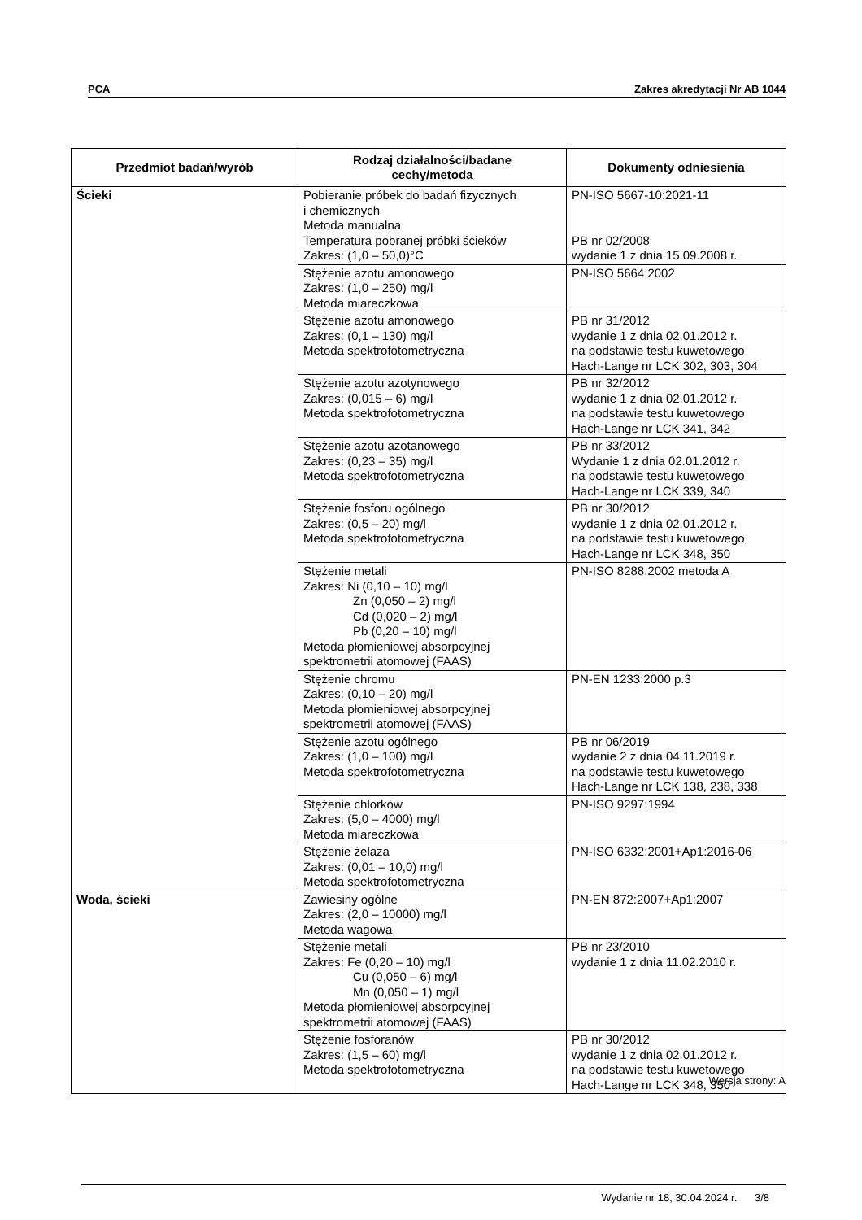PCA Zakres akredytacji Nr AB 1044
| Przedmiot badań/wyrób | Rodzaj działalności/badane cechy/metoda | Dokumenty odniesienia |
| --- | --- | --- |
| Ścieki | Pobieranie próbek do badań fizycznych i chemicznych Metoda manualna Temperatura pobranej próbki ścieków Zakres: (1,0 – 50,0)°C | PN-ISO 5667-10:2021-11 PB nr 02/2008 wydanie 1 z dnia 15.09.2008 r. |
| | Stężenie azotu amonowego Zakres: (1,0 – 250) mg/l Metoda miareczkowa | PN-ISO 5664:2002 |
| | Stężenie azotu amonowego Zakres: (0,1 – 130) mg/l Metoda spektrofotometryczna | PB nr 31/2012 wydanie 1 z dnia 02.01.2012 r. na podstawie testu kuwetowego Hach-Lange nr LCK 302, 303, 304 |
| | Stężenie azotu azotynowego Zakres: (0,015 – 6) mg/l Metoda spektrofotometryczna | PB nr 32/2012 wydanie 1 z dnia 02.01.2012 r. na podstawie testu kuwetowego Hach-Lange nr LCK 341, 342 |
| | Stężenie azotu azotanowego Zakres: (0,23 – 35) mg/l Metoda spektrofotometryczna | PB nr 33/2012 Wydanie 1 z dnia 02.01.2012 r. na podstawie testu kuwetowego Hach-Lange nr LCK 339, 340 |
| | Stężenie fosforu ogólnego Zakres: (0,5 – 20) mg/l Metoda spektrofotometryczna | PB nr 30/2012 wydanie 1 z dnia 02.01.2012 r. na podstawie testu kuwetowego Hach-Lange nr LCK 348, 350 |
| | Stężenie metali Zakres: Ni (0,10 – 10) mg/l Zn (0,050 – 2) mg/l Cd (0,020 – 2) mg/l Pb (0,20 – 10) mg/l Metoda płomieniowej absorpcyjnej spektrometrii atomowej (FAAS) | PN-ISO 8288:2002 metoda A |
| | Stężenie chromu Zakres: (0,10 – 20) mg/l Metoda płomieniowej absorpcyjnej spektrometrii atomowej (FAAS) | PN-EN 1233:2000 p.3 |
| | Stężenie azotu ogólnego Zakres: (1,0 – 100) mg/l Metoda spektrofotometryczna | PB nr 06/2019 wydanie 2 z dnia 04.11.2019 r. na podstawie testu kuwetowego Hach-Lange nr LCK 138, 238, 338 |
| | Stężenie chlorków Zakres: (5,0 – 4000) mg/l Metoda miareczkowa | PN-ISO 9297:1994 |
| | Stężenie żelaza Zakres: (0,01 – 10,0) mg/l Metoda spektrofotometryczna | PN-ISO 6332:2001+Ap1:2016-06 |
| Woda, ścieki | Zawiesiny ogólne Zakres: (2,0 – 10000) mg/l Metoda wagowa | PN-EN 872:2007+Ap1:2007 |
| | Stężenie metali Zakres: Fe (0,20 – 10) mg/l Cu (0,050 – 6) mg/l Mn (0,050 – 1) mg/l Metoda płomieniowej absorpcyjnej spektrometrii atomowej (FAAS) | PB nr 23/2010 wydanie 1 z dnia 11.02.2010 r. |
| | Stężenie fosforanów Zakres: (1,5 – 60) mg/l Metoda spektrofotometryczna | PB nr 30/2012 wydanie 1 z dnia 02.01.2012 r. na podstawie testu kuwetowego Hach-Lange nr LCK 348, 350 |
Wersja strony: A
Wydanie nr 18, 30.04.2024 r. 3/8